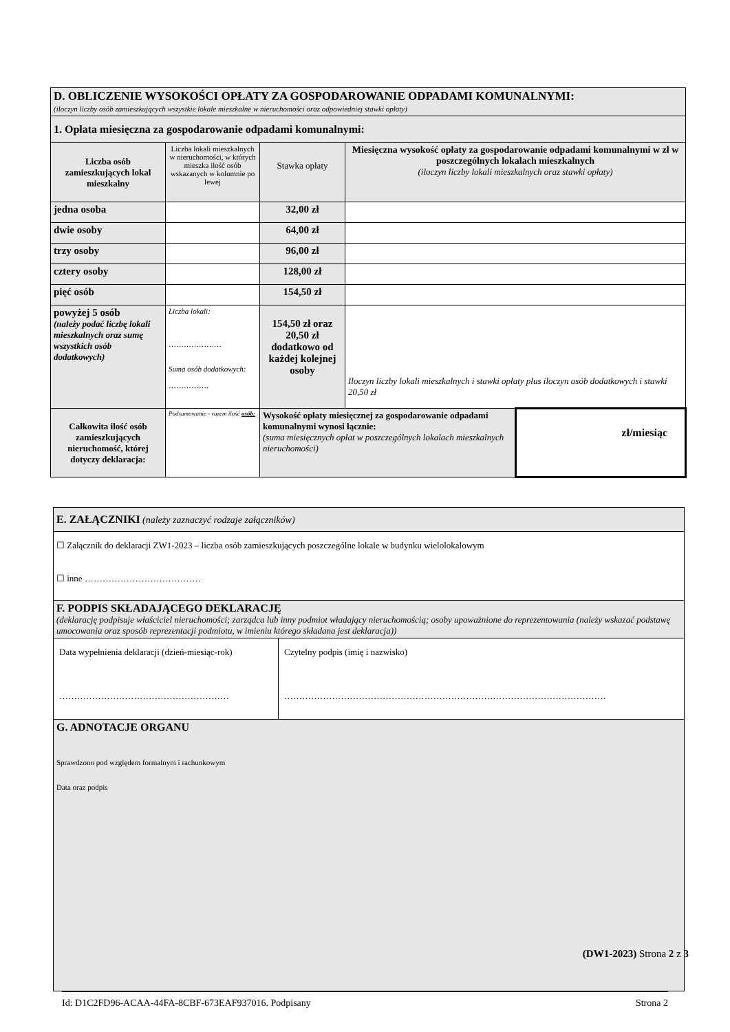| D. OBLICZENIE WYSOKOŚCI OPŁATY ZA GOSPODAROWANIE ODPADAMI KOMUNALNYMI: (iloczyn liczby osób zamieszkujących wszystkie lokale mieszkalne w nieruchomości oraz odpowiedniej stawki opłaty) | | | | |
| 1. Opłata miesięczna za gospodarowanie odpadami komunalnymi: | | | | |
| Liczba osób zamieszkujących lokal mieszkalny | Liczba lokali mieszkalnych w nieruchomości, w których mieszka ilość osób wskazanych w kolumnie po lewej | Stawka opłaty | Miesięczna wysokość opłaty za gospodarowanie odpadami komunalnymi w zł w poszczególnych lokalach mieszkalnych (iloczyn liczby lokali mieszkalnych oraz stawki opłaty) | |
| jedna osoba | | 32,00 zł | | |
| dwie osoby | | 64,00 zł | | |
| trzy osoby | | 96,00 zł | | |
| cztery osoby | | 128,00 zł | | |
| pięć osób | | 154,50 zł | | |
| powyżej 5 osób (należy podać liczbę lokali mieszkalnych oraz sumę wszystkich osób dodatkowych) | Liczba lokali: ………………… Suma osób dodatkowych: ……………. | 154,50 zł oraz 20,50 zł dodatkowo od każdej kolejnej osoby | Iloczyn liczby lokali mieszkalnych i stawki opłaty plus iloczyn osób dodatkowych i stawki 20,50 zł | |
| Całkowita ilość osób zamieszkujących nieruchomość, której dotyczy deklaracja: | Podsumowanie - razem ilość osób: | Wysokość opłaty miesięcznej za gospodarowanie odpadami komunalnymi wynosi łącznie: (suma miesięcznych opłat w poszczególnych lokalach mieszkalnych nieruchomości) | | zł/miesiąc |
| E. ZAŁĄCZNIKI (należy zaznaczyć rodzaje załączników) | |
| ☐ Załącznik do deklaracji ZW1-2023 – liczba osób zamieszkujących poszczególne lokale w budynku wielolokalowym ☐ inne ………………………………… | |
| F. PODPIS SKŁADAJĄCEGO DEKLARACJĘ (deklarację podpisuje właściciel nieruchomości; zarządca lub inny podmiot władający nieruchomością; osoby upoważnione do reprezentowania (należy wskazać podstawę umocowania oraz sposób reprezentacji podmiotu, w imieniu którego składana jest deklaracja)) | |
| Data wypełnienia deklaracji (dzień-miesiąc-rok) ………………………………………………… | Czytelny podpis (imię i nazwisko) ……………………………………………………………………………………………… |
| G. ADNOTACJE ORGANU Sprawdzono pod względem formalnym i rachunkowym Data oraz podpis | |
(DW1-2023) Strona 2 z 3
Id: D1C2FD96-ACAA-44FA-8CBF-673EAF937016. Podpisany Strona 2